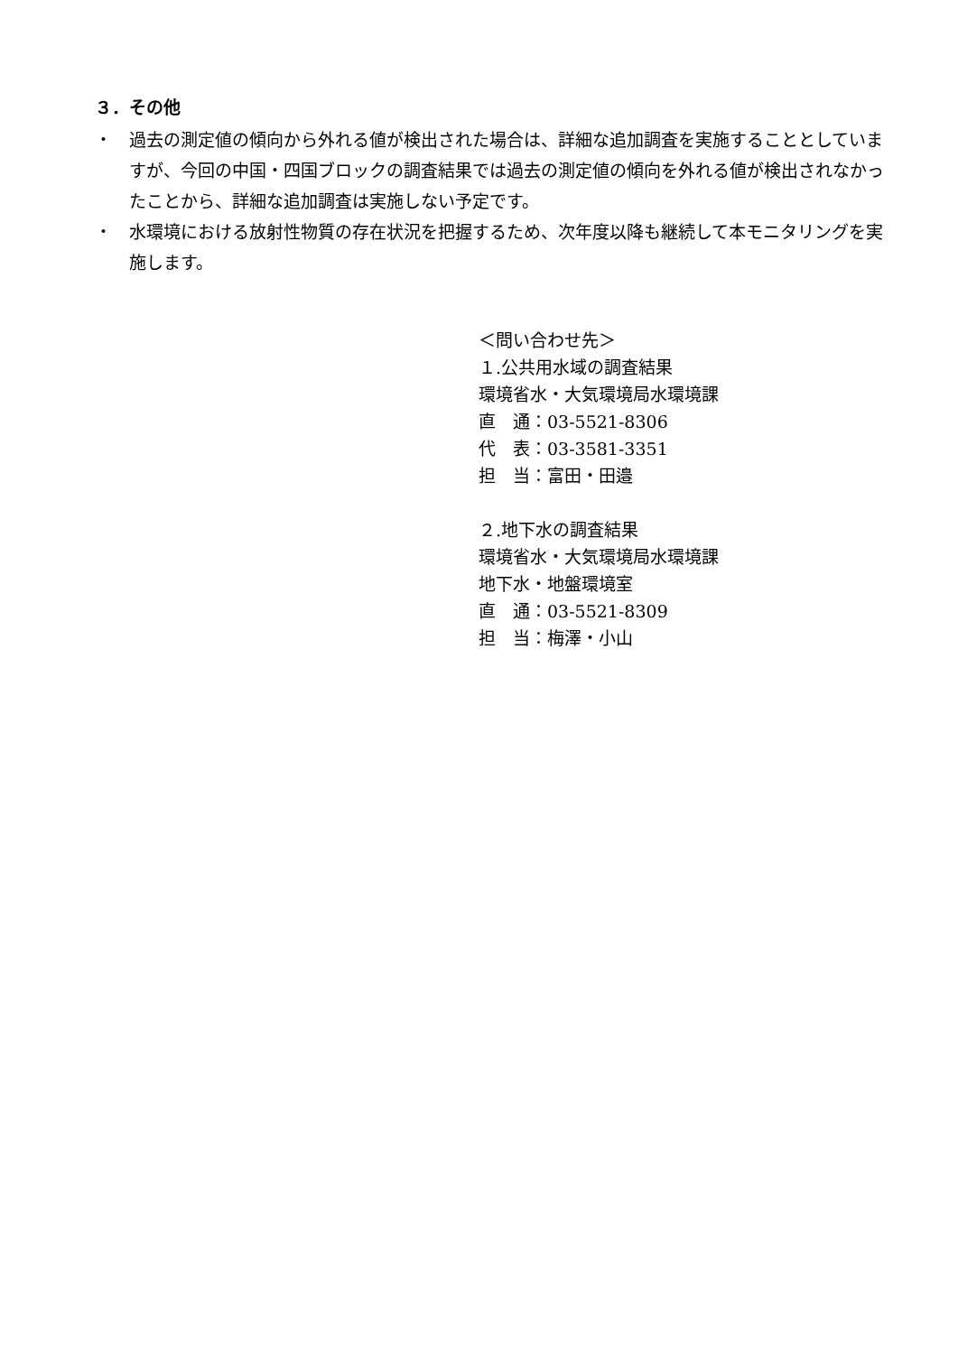３．その他
・ 過去の測定値の傾向から外れる値が検出された場合は、詳細な追加調査を実施することとしていますが、今回の中国・四国ブロックの調査結果では過去の測定値の傾向を外れる値が検出されなかったことから、詳細な追加調査は実施しない予定です。
・ 水環境における放射性物質の存在状況を把握するため、次年度以降も継続して本モニタリングを実施します。
＜問い合わせ先＞
１.公共用水域の調査結果
環境省水・大気環境局水環境課
直　通：03-5521-8306
代　表：03-3581-3351
担　当：富田・田邉
２.地下水の調査結果
環境省水・大気環境局水環境課
地下水・地盤環境室
直　通：03-5521-8309
担　当：梅澤・小山